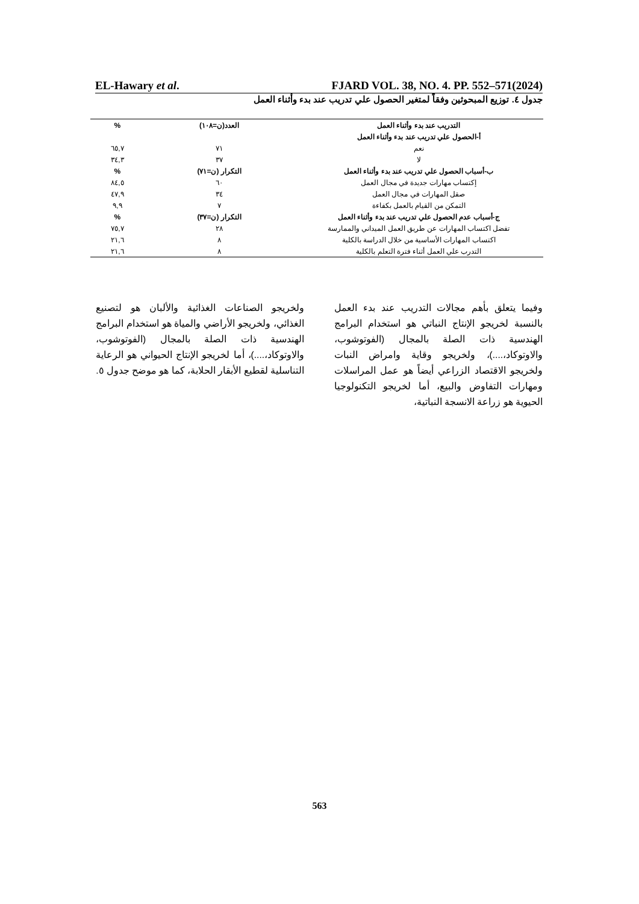EL-Hawary et al. FJARD VOL. 38, NO. 4. PP. 552–571(2024)
جدول ٤. توزيع المبحوثين وفقاً لمتغير الحصول علي تدريب عند بدء وأثناء العمل
| التدريب عند بدء وأثناء العمل | العدد(ن=١٠٨) | % |
| --- | --- | --- |
| أ-الحصول علي تدريب عند بدء وأثناء العمل | | |
| نعم | ٧١ | ٦٥,٧ |
| لا | ٣٧ | ٣٤,٣ |
| ب-أسباب الحصول علي تدريب عند بدء وأثناء العمل | التكرار (ن=٧١) | % |
| إكتساب مهارات جديدة في مجال العمل | ٦٠ | ٨٤,٥ |
| صقل المهارات في مجال العمل | ٣٤ | ٤٧,٩ |
| التمكن من القيام بالعمل بكفاءة | ٧ | ٩,٩ |
| ج-أسباب عدم الحصول علي تدريب عند بدء وأثناء العمل | التكرار (ن=٣٧) | % |
| تفضل اكتساب المهارات عن طريق العمل الميداني والممارسة | ٢٨ | ٧٥,٧ |
| اكتساب المهارات الأساسية من خلال الدراسة بالكلية | ٨ | ٢١,٦ |
| التدرب علي العمل أثناء فترة التعلم بالكلية | ٨ | ٢١,٦ |
وفيما يتعلق بأهم مجالات التدريب عند بدء العمل بالنسبة لخريجو الإنتاج النباتي هو استخدام البرامج الهندسية ذات الصلة بالمجال (الفوتوشوب، والاوتوكاد،....)، ولخريجو وقاية وامراض النبات ولخريجو الاقتصاد الزراعي أيضاً هو عمل المراسلات ومهارات التفاوض والبيع، أما لخريجو التكنولوجيا الحيوية هو زراعة الانسجة النباتية،
ولخريجو الصناعات الغذائية والألبان هو لتصنيع الغذائي، ولخريجو الأراضي والمياة هو استخدام البرامج الهندسية ذات الصلة بالمجال (الفوتوشوب، والاوتوكاد،....)، أما لخريجو الإنتاج الحيواني هو الرعاية التناسلية لقطيع الأبقار الحلابة، كما هو موضح جدول ٥.
563